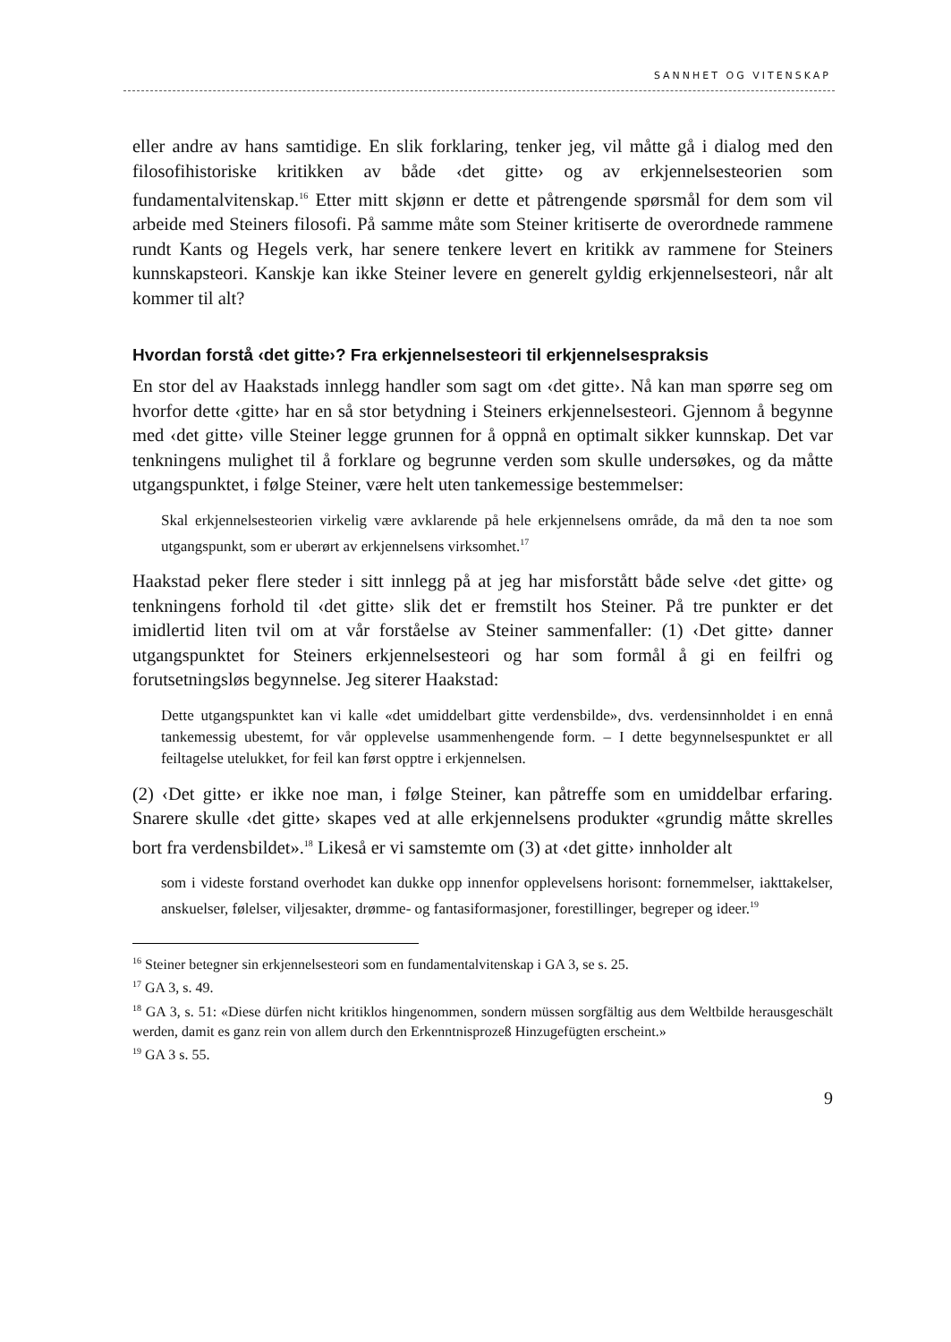SANNHET OG VITENSKAP
eller andre av hans samtidige. En slik forklaring, tenker jeg, vil måtte gå i dialog med den filosofihistoriske kritikken av både ‹det gitte› og av erkjennelsesteorien som fundamentalvitenskap.<sup>16</sup> Etter mitt skjønn er dette et påtrengende spørsmål for dem som vil arbeide med Steiners filosofi. På samme måte som Steiner kritiserte de overordnede rammene rundt Kants og Hegels verk, har senere tenkere levert en kritikk av rammene for Steiners kunnskapsteori. Kanskje kan ikke Steiner levere en generelt gyldig erkjennelsesteori, når alt kommer til alt?
Hvordan forstå ‹det gitte›? Fra erkjennelsesteori til erkjennelsespraksis
En stor del av Haakstads innlegg handler som sagt om ‹det gitte›. Nå kan man spørre seg om hvorfor dette ‹gitte› har en så stor betydning i Steiners erkjennelsesteori. Gjennom å begynne med ‹det gitte› ville Steiner legge grunnen for å oppnå en optimalt sikker kunnskap. Det var tenkningens mulighet til å forklare og begrunne verden som skulle undersøkes, og da måtte utgangspunktet, i følge Steiner, være helt uten tankemessige bestemmelser:
Skal erkjennelsesteorien virkelig være avklarende på hele erkjennelsens område, da må den ta noe som utgangspunkt, som er uberørt av erkjennelsens virksomhet.<sup>17</sup>
Haakstad peker flere steder i sitt innlegg på at jeg har misforstått både selve ‹det gitte› og tenkningens forhold til ‹det gitte› slik det er fremstilt hos Steiner. På tre punkter er det imidlertid liten tvil om at vår forståelse av Steiner sammenfaller: (1) ‹Det gitte› danner utgangspunktet for Steiners erkjennelsesteori og har som formål å gi en feilfri og forutsetningsløs begynnelse. Jeg siterer Haakstad:
Dette utgangspunktet kan vi kalle «det umiddelbart gitte verdensbilde», dvs. verdensinnholdet i en ennå tankemessig ubestemt, for vår opplevelse usammenhengende form. – I dette begynnelsespunktet er all feiltagelse utelukket, for feil kan først opptre i erkjennelsen.
(2) ‹Det gitte› er ikke noe man, i følge Steiner, kan påtreffe som en umiddelbar erfaring. Snarere skulle ‹det gitte› skapes ved at alle erkjennelsens produkter «grundig måtte skrelles bort fra verdensbildet».<sup>18</sup> Likeså er vi samstemte om (3) at ‹det gitte› innholder alt
som i videste forstand overhodet kan dukke opp innenfor opplevelsens horisont: fornemmelser, iakttakelser, anskuelser, følelser, viljesakter, drømme- og fantasiformasjoner, forestillinger, begreper og ideer.<sup>19</sup>
<sup>16</sup> Steiner betegner sin erkjennelsesteori som en fundamentalvitenskap i GA 3, se s. 25.
<sup>17</sup> GA 3, s. 49.
<sup>18</sup> GA 3, s. 51: «Diese dürfen nicht kritiklos hingenommen, sondern müssen sorgfältig aus dem Weltbilde herausgeschält werden, damit es ganz rein von allem durch den Erkenntnisprozeß Hinzugefügten erscheint.»
<sup>19</sup> GA 3 s. 55.
9